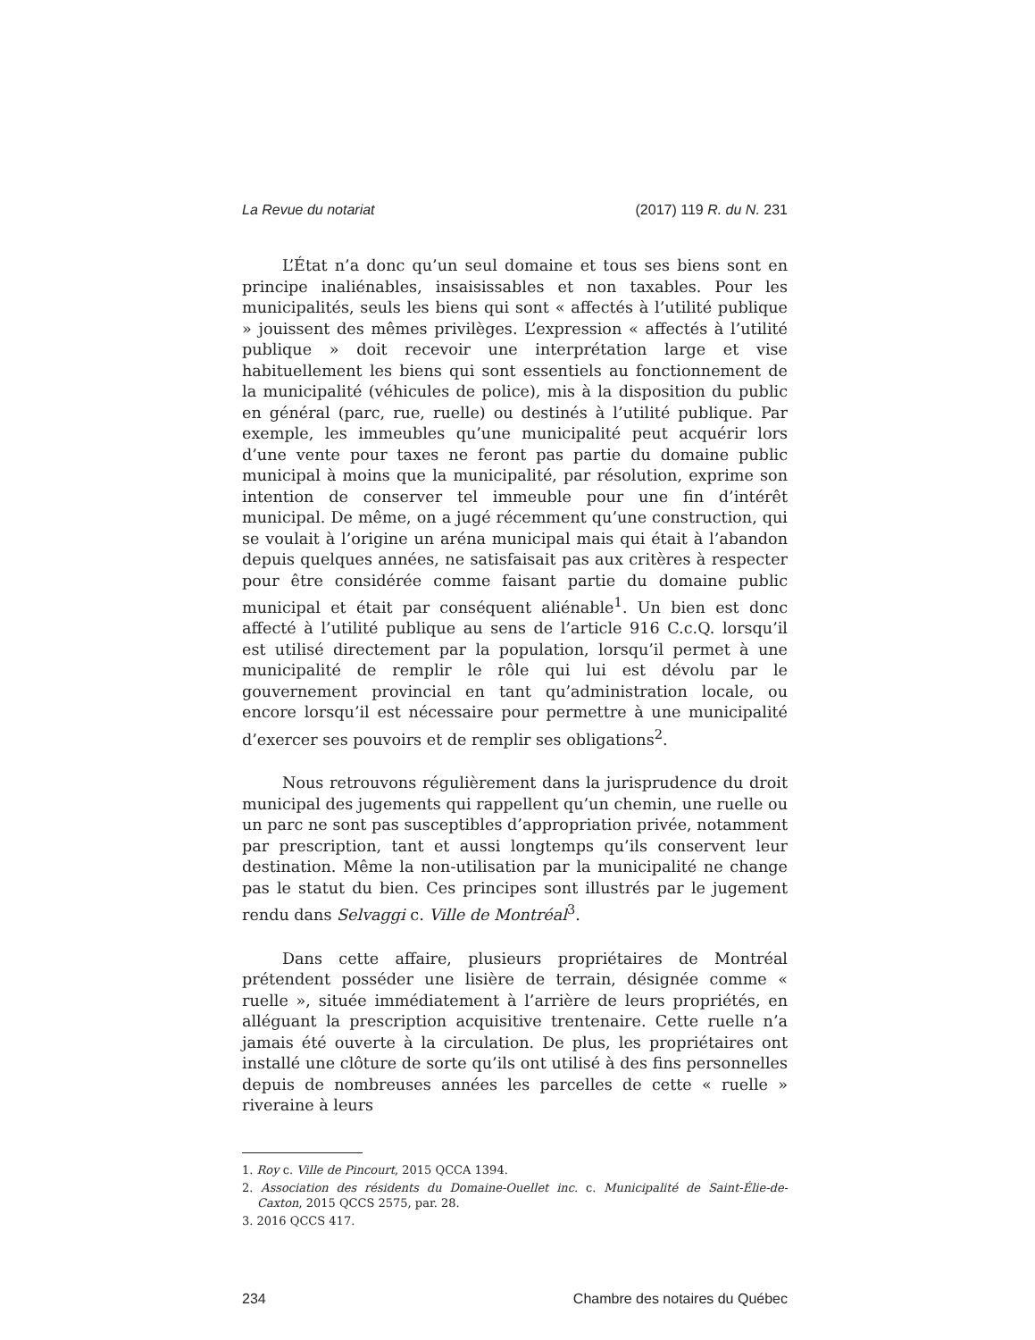La Revue du notariat (2017) 119 R. du N. 231
L’État n’a donc qu’un seul domaine et tous ses biens sont en principe inaliénables, insaisissables et non taxables. Pour les municipalités, seuls les biens qui sont « affectés à l’utilité publique » jouissent des mêmes privilèges. L’expression « affectés à l’utilité publique » doit recevoir une interprétation large et vise habituellement les biens qui sont essentiels au fonctionnement de la municipalité (véhicules de police), mis à la disposition du public en général (parc, rue, ruelle) ou destinés à l’utilité publique. Par exemple, les immeubles qu’une municipalité peut acquérir lors d’une vente pour taxes ne feront pas partie du domaine public municipal à moins que la municipalité, par résolution, exprime son intention de conserver tel immeuble pour une fin d’intérêt municipal. De même, on a jugé récemment qu’une construction, qui se voulait à l’origine un aréna municipal mais qui était à l’abandon depuis quelques années, ne satisfaisait pas aux critères à respecter pour être considérée comme faisant partie du domaine public municipal et était par conséquent aliénable<sup>1</sup>. Un bien est donc affecté à l’utilité publique au sens de l’article 916 C.c.Q. lorsqu’il est utilisé directement par la population, lorsqu’il permet à une municipalité de remplir le rôle qui lui est dévolu par le gouvernement provincial en tant qu’administration locale, ou encore lorsqu’il est nécessaire pour permettre à une municipalité d’exercer ses pouvoirs et de remplir ses obligations<sup>2</sup>.
Nous retrouvons régulièrement dans la jurisprudence du droit municipal des jugements qui rappellent qu’un chemin, une ruelle ou un parc ne sont pas susceptibles d’appropriation privée, notamment par prescription, tant et aussi longtemps qu’ils conservent leur destination. Même la non-utilisation par la municipalité ne change pas le statut du bien. Ces principes sont illustrés par le jugement rendu dans Selvaggi c. Ville de Montréal<sup>3</sup>.
Dans cette affaire, plusieurs propriétaires de Montréal prétendent posséder une lisière de terrain, désignée comme « ruelle », située immédiatement à l’arrière de leurs propriétés, en alléguant la prescription acquisitive trentenaire. Cette ruelle n’a jamais été ouverte à la circulation. De plus, les propriétaires ont installé une clôture de sorte qu’ils ont utilisé à des fins personnelles depuis de nombreuses années les parcelles de cette « ruelle » riveraine à leurs
1. Roy c. Ville de Pincourt, 2015 QCCA 1394.
2. Association des résidents du Domaine-Ouellet inc. c. Municipalité de Saint-Élie-de-Caxton, 2015 QCCS 2575, par. 28.
3. 2016 QCCS 417.
234 Chambre des notaires du Québec